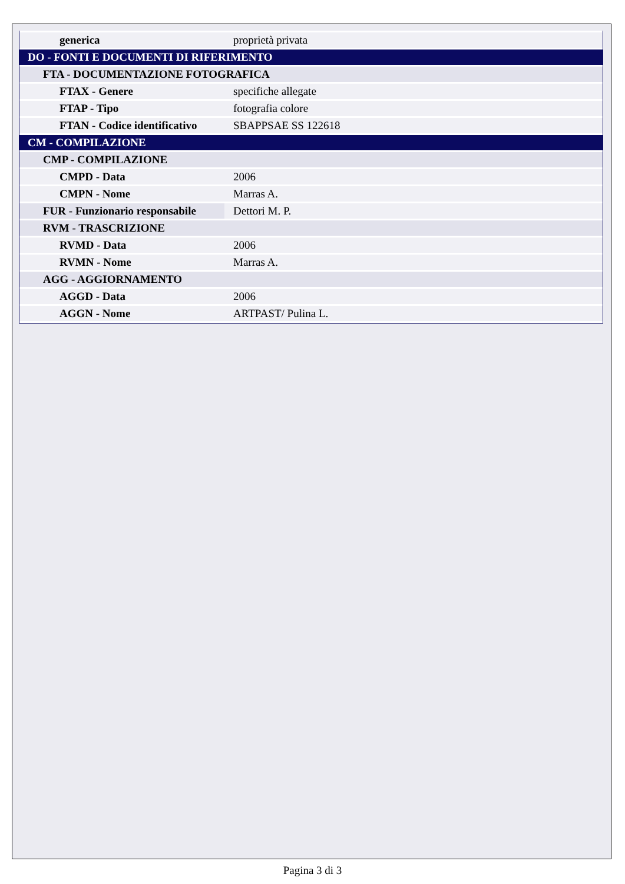| generica | proprietà privata |
| DO - FONTI E DOCUMENTI DI RIFERIMENTO | |
| FTA - DOCUMENTAZIONE FOTOGRAFICA | |
| FTAX - Genere | specifiche allegate |
| FTAP - Tipo | fotografia colore |
| FTAN - Codice identificativo | SBAPPSAE SS 122618 |
| CM - COMPILAZIONE | |
| CMP - COMPILAZIONE | |
| CMPD - Data | 2006 |
| CMPN - Nome | Marras A. |
| FUR - Funzionario responsabile | Dettori M. P. |
| RVM - TRASCRIZIONE | |
| RVMD - Data | 2006 |
| RVMN - Nome | Marras A. |
| AGG - AGGIORNAMENTO | |
| AGGD - Data | 2006 |
| AGGN - Nome | ARTPAST/ Pulina L. |
Pagina 3 di 3